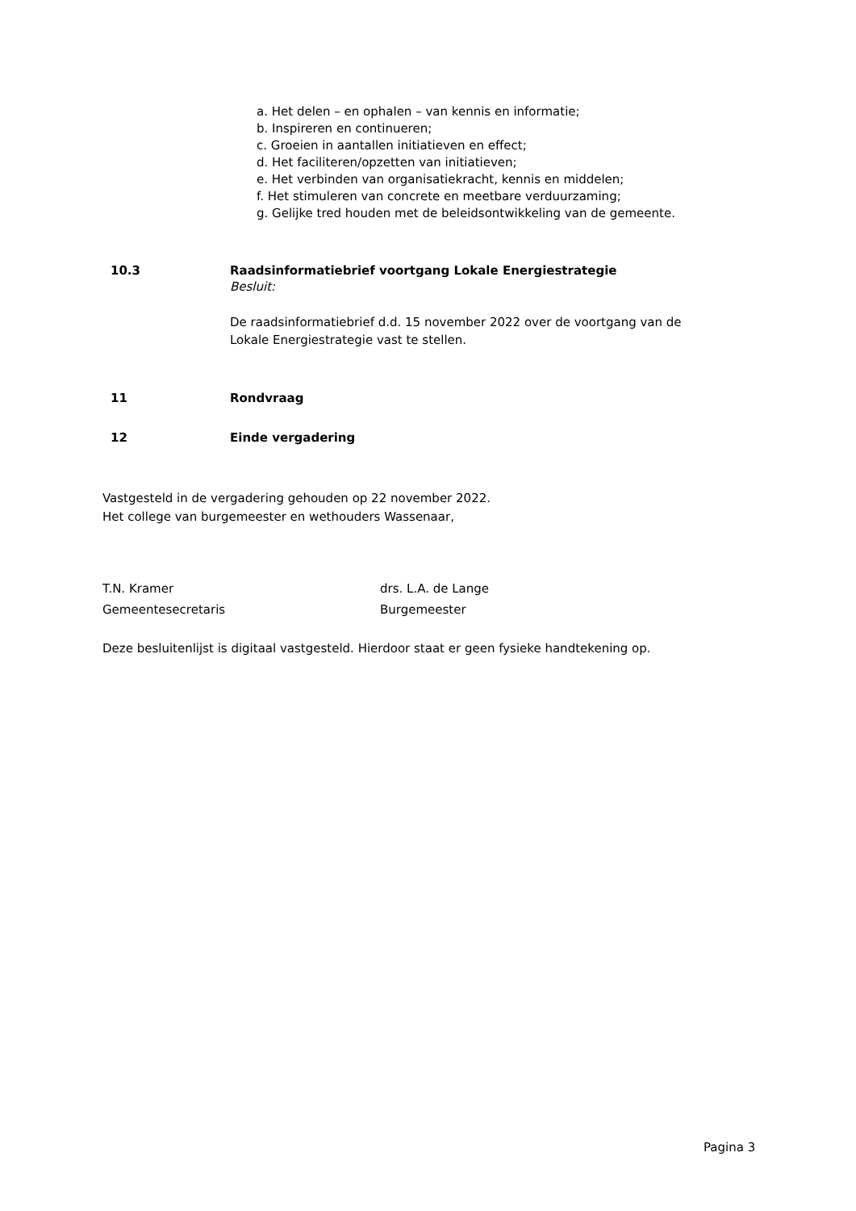a. Het delen – en ophalen – van kennis en informatie;
b. Inspireren en continueren;
c. Groeien in aantallen initiatieven en effect;
d. Het faciliteren/opzetten van initiatieven;
e. Het verbinden van organisatiekracht, kennis en middelen;
f. Het stimuleren van concrete en meetbare verduurzaming;
g. Gelijke tred houden met de beleidsontwikkeling van de gemeente.
10.3 Raadsinformatiebrief voortgang Lokale Energiestrategie
Besluit:
De raadsinformatiebrief d.d. 15 november 2022 over de voortgang van de
Lokale Energiestrategie vast te stellen.
11 Rondvraag
12 Einde vergadering
Vastgesteld in de vergadering gehouden op 22 november 2022.
Het college van burgemeester en wethouders Wassenaar,
T.N. Kramer
Gemeentesecretaris
drs. L.A. de Lange
Burgemeester
Deze besluitenlijst is digitaal vastgesteld. Hierdoor staat er geen fysieke handtekening op.
Pagina 3